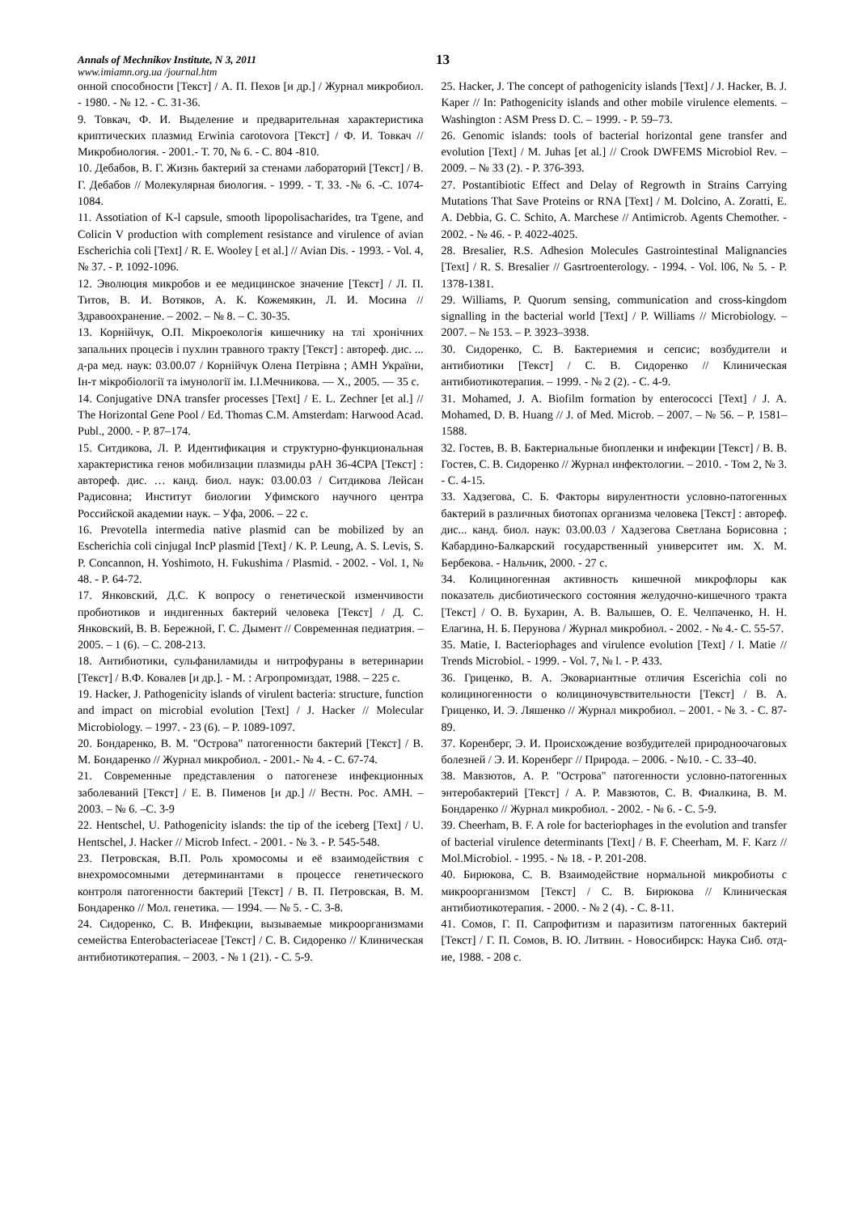Annals of Mechnikov Institute, N 3, 2011 13
www.imiamn.org.ua /journal.htm
онной способности [Текст] / А. П. Пехов [и др.] / Журнал микробиол. - 1980. - № 12. - С. 31-36.
9. Товкач, Ф. И. Выделение и предварительная характеристика криптических плазмид Erwinia carotovora [Текст] / Ф. И. Товкач // Микробиология. - 2001.- Т. 70, № 6. - С. 804 -810.
10. Дебабов, В. Г. Жизнь бактерий за стенами лабораторий [Текст] / В. Г. Дебабов // Молекулярная биология. - 1999. - Т. 33. -№ 6. -С. 1074-1084.
11. Assotiation of K-l capsule, smooth lipopolisacharides, tra Tgene, and Colicin V production with complement resistance and virulence of avian Escherichia coli [Text] / R. E. Wooley [ et al.] // Avian Dis. - 1993. - Vol. 4, № 37. - P. 1092-1096.
12. Эволюция микробов и ее медицинское значение [Текст] / Л. П. Титов, В. И. Вотяков, А. К. Кожемякин, Л. И. Мосина // Здравоохранение. – 2002. – № 8. – С. 30-35.
13. Корнійчук, О.П. Мікроекологія кишечнику на тлі хронічних запальних процесів і пухлин травного тракту [Текст] : автореф. дис. ... д-ра мед. наук: 03.00.07 / Корнійчук Олена Петрівна ; АМН України, Ін-т мікробіології та імунології ім. І.І.Мечникова. — Х., 2005. — 35 с.
14. Conjugative DNA transfer processes [Text] / E. L. Zechner [et al.] // The Horizontal Gene Pool / Ed. Thomas C.M. Amsterdam: Harwood Acad. Publ., 2000. - P. 87–174.
15. Ситдикова, Л. Р. Идентификация и структурно-функциональная характеристика генов мобилизации плазмиды pAH 36-4CPA [Текст] : автореф. дис. … канд. биол. наук: 03.00.03 / Ситдикова Лейсан Радисовна; Институт биологии Уфимского научного центра Российской академии наук. – Уфа, 2006. – 22 с.
16. Prevotella intermedia native plasmid can be mobilized by an Escherichia coli cinjugal IncP plasmid [Text] / K. P. Leung, A. S. Levis, S. P. Concannon, H. Yoshimoto, H. Fukushima / Plasmid. - 2002. - Vol. 1, № 48. - P. 64-72.
17. Янковский, Д.С. К вопросу о генетической изменчивости пробиотиков и индигенных бактерий человека [Текст] / Д. С. Янковский, В. В. Бережной, Г. С. Дымент // Современная педиатрия. – 2005. – 1 (6). – С. 208-213.
18. Антибиотики, сульфаниламиды и нитрофураны в ветеринарии [Текст] / В.Ф. Ковалев [и др.]. - М. : Агропромиздат, 1988. – 225 с.
19. Hacker, J. Pathogenicity islands of virulent bacteria: structure, function and impact on microbial evolution [Text] / J. Hacker // Molecular Microbiology. – 1997. - 23 (6). – P. 1089-1097.
20. Бондаренко, В. М. "Острова" патогенности бактерий [Текст] / В. М. Бондаренко // Журнал микробиол. - 2001.- № 4. - С. 67-74.
21. Современные представления о патогенезе инфекционных заболеваний [Текст] / Е. В. Пименов [и др.] // Вестн. Рос. АМН. – 2003. – № 6. –С. 3-9
22. Hentschel, U. Pathogenicity islands: the tip of the iceberg [Text] / U. Hentschel, J. Hacker // Microb Infect. - 2001. - № 3. - P. 545-548.
23. Петровская, В.П. Роль хромосомы и её взаимодействия с внехромосомными детерминантами в процессе генетического контроля патогенности бактерий [Текст] / В. П. Петровская, В. М. Бондаренко // Мол. генетика. — 1994. — № 5. - С. 3-8.
24. Сидоренко, С. В. Инфекции, вызываемые микроорганизмами семейства Enterobacteriaceae [Текст] / С. В. Сидоренко // Клиническая антибиотикотерапия. – 2003. - № 1 (21). - С. 5-9.
25. Hacker, J. The concept of pathogenicity islands [Text] / J. Hacker, B. J. Kaper // In: Pathogenicity islands and other mobile virulence elements. – Washington : ASM Press D. C. – 1999. - P. 59–73.
26. Genomic islands: tools of bacterial horizontal gene transfer and evolution [Text] / M. Juhas [et al.] // Crook DWFEMS Microbiol Rev. – 2009. – № 33 (2). - P. 376-393.
27. Postantibiotic Effect and Delay of Regrowth in Strains Carrying Mutations That Save Proteins or RNA [Text] / M. Dolcino, A. Zoratti, E. A. Debbia, G. C. Schito, A. Marchese // Antimicrob. Agents Chemother. - 2002. - № 46. - P. 4022-4025.
28. Bresalier, R.S. Adhesion Molecules Gastrointestinal Malignancies [Text] / R. S. Bresalier // Gasrtroenterology. - 1994. - Vol. l06, № 5. - P. 1378-1381.
29. Williams, P. Quorum sensing, communication and cross-kingdom signalling in the bacterial world [Text] / P. Williams // Microbiology. – 2007. – № 153. – P. 3923–3938.
30. Сидоренко, С. В. Бактериемия и сепсис; возбудители и антибиотики [Текст] / С. В. Сидоренко // Клиническая антибиотикотерапия. – 1999. - № 2 (2). - С. 4-9.
31. Mohamed, J. A. Biofilm formation by enterococci [Text] / J. A. Mohamed, D. B. Huang // J. of Med. Microb. – 2007. – № 56. – P. 1581–1588.
32. Гостев, В. В. Бактериальные биопленки и инфекции [Текст] / В. В. Гостев, С. В. Сидоренко // Журнал инфектологии. – 2010. - Том 2, № 3. - С. 4-15.
33. Хадзегова, С. Б. Факторы вирулентности условно-патогенных бактерий в различных биотопах организма человека [Текст] : автореф. дис... канд. биол. наук: 03.00.03 / Хадзегова Светлана Борисовна ; Кабардино-Балкарский государственный университет им. Х. М. Бербекова. - Нальчик, 2000. - 27 с.
34. Колициногенная активность кишечной микрофлоры как показатель дисбиотического состояния желудочно-кишечного тракта [Текст] / О. В. Бухарин, А. В. Валышев, О. Е. Челпаченко, Н. Н. Елагина, Н. Б. Перунова / Журнал микробиол. - 2002. - № 4.- С. 55-57.
35. Matie, I. Bacteriophages and virulence evolution [Text] / I. Matie // Trends Microbiol. - 1999. - Vol. 7, № l. - P. 433.
36. Гриценко, В. А. Эковариантные отличия Escerichia coli no колициногенности о колициночувствительности [Текст] / В. А. Гриценко, И. Э. Ляшенко // Журнал микробиол. – 2001. - № 3. - С. 87-89.
37. Коренберг, Э. И. Происхождение возбудителей природноочаговых болезней / Э. И. Коренберг // Природа. – 2006. - №10. - С. 33–40.
38. Мавзютов, А. Р. "Острова" патогенности условно-патогенных энтеробактерий [Текст] / А. Р. Мавзютов, С. В. Фиалкина, В. М. Бондаренко // Журнал микробиол. - 2002. - № 6. - С. 5-9.
39. Cheerham, B. F. A role for bacteriophages in the evolution and transfer of bacterial virulence determinants [Text] / B. F. Cheerham, M. F. Karz // Mol.Microbiol. - 1995. - № 18. - P. 201-208.
40. Бирюкова, С. В. Взаимодействие нормальной микробиоты с микроорганизмом [Текст] / С. В. Бирюкова // Клиническая антибиотикотерапия. - 2000. - № 2 (4). - С. 8-11.
41. Сомов, Г. П. Сапрофитизм и паразитизм патогенных бактерий [Текст] / Г. П. Сомов, В. Ю. Литвин. - Новосибирск: Наука Сиб. отд-ие, 1988. - 208 с.